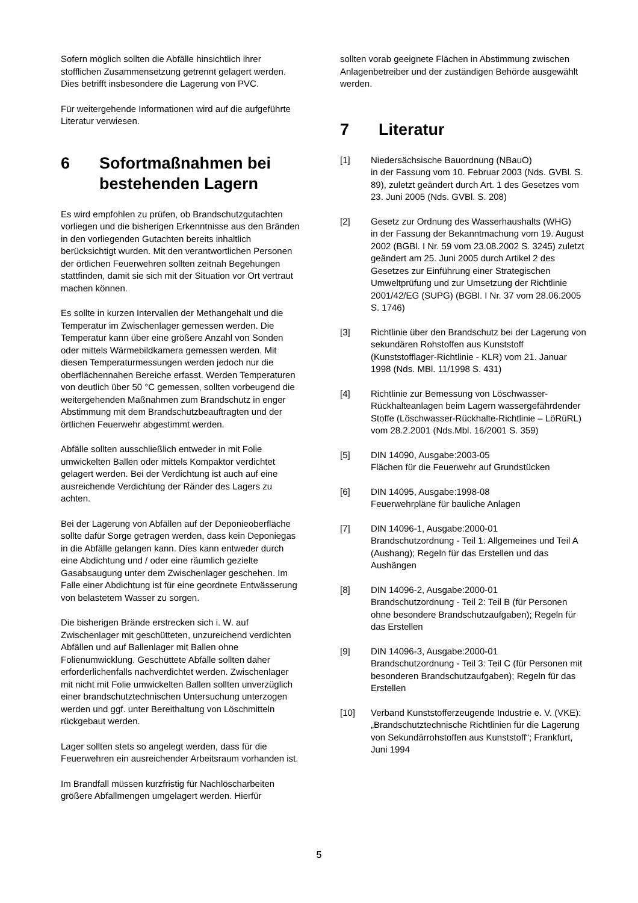Sofern möglich sollten die Abfälle hinsichtlich ihrer stofflichen Zusammensetzung getrennt gelagert werden. Dies betrifft insbesondere die Lagerung von PVC.
Für weitergehende Informationen wird auf die aufgeführte Literatur verwiesen.
6 Sofortmaßnahmen bei bestehenden Lagern
Es wird empfohlen zu prüfen, ob Brandschutzgutachten vorliegen und die bisherigen Erkenntnisse aus den Bränden in den vorliegenden Gutachten bereits inhaltlich berücksichtigt wurden. Mit den verantwortlichen Personen der örtlichen Feuerwehren sollten zeitnah Begehungen stattfinden, damit sie sich mit der Situation vor Ort vertraut machen können.
Es sollte in kurzen Intervallen der Methangehalt und die Temperatur im Zwischenlager gemessen werden. Die Temperatur kann über eine größere Anzahl von Sonden oder mittels Wärmebildkamera gemessen werden. Mit diesen Temperaturmessungen werden jedoch nur die oberflächennahen Bereiche erfasst. Werden Temperaturen von deutlich über 50 °C gemessen, sollten vorbeugend die weitergehenden Maßnahmen zum Brandschutz in enger Abstimmung mit dem Brandschutzbeauftragten und der örtlichen Feuerwehr abgestimmt werden.
Abfälle sollten ausschließlich entweder in mit Folie umwickelten Ballen oder mittels Kompaktor verdichtet gelagert werden. Bei der Verdichtung ist auch auf eine ausreichende Verdichtung der Ränder des Lagers zu achten.
Bei der Lagerung von Abfällen auf der Deponieoberfläche sollte dafür Sorge getragen werden, dass kein Deponiegas in die Abfälle gelangen kann. Dies kann entweder durch eine Abdichtung und / oder eine räumlich gezielte Gasabsaugung unter dem Zwischenlager geschehen. Im Falle einer Abdichtung ist für eine geordnete Entwässerung von belastetem Wasser zu sorgen.
Die bisherigen Brände erstrecken sich i. W. auf Zwischenlager mit geschütteten, unzureichend verdichten Abfällen und auf Ballenlager mit Ballen ohne Folienumwicklung. Geschüttete Abfälle sollten daher erforderlichenfalls nachverdichtet werden. Zwischenlager mit nicht mit Folie umwickelten Ballen sollten unverzüglich einer brandschutztechnischen Untersuchung unterzogen werden und ggf. unter Bereithaltung von Löschmitteln rückgebaut werden.
Lager sollten stets so angelegt werden, dass für die Feuerwehren ein ausreichender Arbeitsraum vorhanden ist.
Im Brandfall müssen kurzfristig für Nachlöscharbeiten größere Abfallmengen umgelagert werden. Hierfür
sollten vorab geeignete Flächen in Abstimmung zwischen Anlagenbetreiber und der zuständigen Behörde ausgewählt werden.
7 Literatur
[1] Niedersächsische Bauordnung (NBauO)
in der Fassung vom 10. Februar 2003 (Nds. GVBl. S. 89), zuletzt geändert durch Art. 1 des Gesetzes vom 23. Juni 2005 (Nds. GVBl. S. 208)
[2] Gesetz zur Ordnung des Wasserhaushalts (WHG)
in der Fassung der Bekanntmachung vom 19. August 2002 (BGBl. I Nr. 59 vom 23.08.2002 S. 3245) zuletzt geändert am 25. Juni 2005 durch Artikel 2 des Gesetzes zur Einführung einer Strategischen Umweltprüfung und zur Umsetzung der Richtlinie 2001/42/EG (SUPG) (BGBl. I Nr. 37 vom 28.06.2005 S. 1746)
[3] Richtlinie über den Brandschutz bei der Lagerung von sekundären Rohstoffen aus Kunststoff (Kunststofflager-Richtlinie - KLR) vom 21. Januar 1998 (Nds. MBl. 11/1998 S. 431)
[4] Richtlinie zur Bemessung von Löschwasser-Rückhalteanlagen beim Lagern wassergefährdender Stoffe (Löschwasser-Rückhalte-Richtlinie – LöRüRL) vom 28.2.2001 (Nds.Mbl. 16/2001 S. 359)
[5] DIN 14090, Ausgabe:2003-05
Flächen für die Feuerwehr auf Grundstücken
[6] DIN 14095, Ausgabe:1998-08
Feuerwehrpläne für bauliche Anlagen
[7] DIN 14096-1, Ausgabe:2000-01
Brandschutzordnung - Teil 1: Allgemeines und Teil A (Aushang); Regeln für das Erstellen und das Aushängen
[8] DIN 14096-2, Ausgabe:2000-01
Brandschutzordnung - Teil 2: Teil B (für Personen ohne besondere Brandschutzaufgaben); Regeln für das Erstellen
[9] DIN 14096-3, Ausgabe:2000-01
Brandschutzordnung - Teil 3: Teil C (für Personen mit besonderen Brandschutzaufgaben); Regeln für das Erstellen
[10] Verband Kunststofferzeugende Industrie e. V. (VKE):
„Brandschutztechnische Richtlinien für die Lagerung von Sekundärrohstoffen aus Kunststoff“; Frankfurt, Juni 1994
5